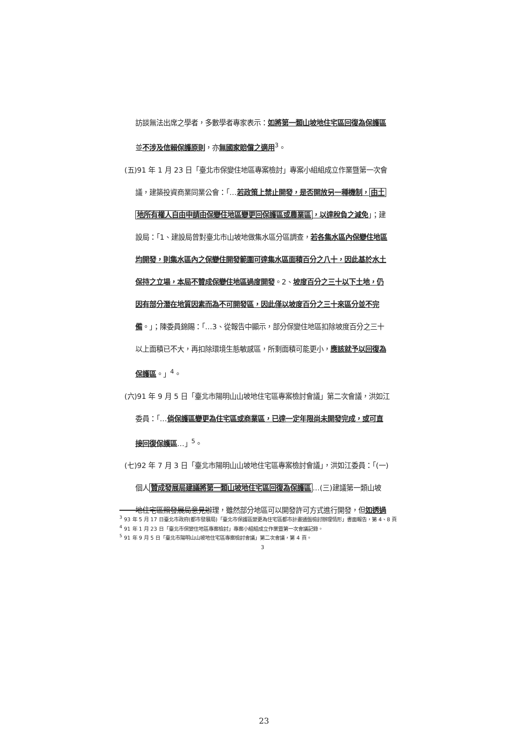訪談無法出席之學者，多數學者專家表示：如將第一類山坡地住宅區回復為保護區
並不涉及信賴保護原則，亦無國家賠償之適用<sup>3</sup>。
(五)91 年 1 月 23 日「臺北市保變住地區專案檢討」專案小組組成立作業暨第一次會
議，建築投資商業同業公會：「…若政策上禁止開發，是否開放另一種機制，由土
地所有權人自由申請由保變住地區變更回保護區或農業區，以達稅負之減免」；建
設局：「1、建設局曾對臺北市山坡地做集水區分區調查，若各集水區內保變住地區
均開發，則集水區內之保變住開發範圍可達集水區面積百分之八十，因此基於水土
保持之立場，本局不贊成保變住地區過度開發。2、坡度百分之三十以下土地，仍
因有部分潛在地質因素而為不可開發區，因此僅以坡度百分之三十來區分並不完
備。」；陳委員錦賜：「…3、從報告中顯示，部分保變住地區扣除坡度百分之三十
以上面積已不大，再扣除環境生態敏感區，所剩面積可能更小，應該就予以回復為
保護區。」<sup>4</sup>。
(六)91 年 9 月 5 日「臺北市陽明山山坡地住宅區專案檢討會議」第二次會議，洪如江
委員：「…倘保護區變更為住宅區或商業區，已達一定年限尚未開發完成，或可直
接回復保護區…」<sup>5</sup>。
(七)92 年 7 月 3 日「臺北市陽明山山坡地住宅區專案檢討會議」，洪如江委員：「(一)
個人贊成發展局建議將第一類山坡地住宅區回復為保護區…(三)建議第一類山坡
地住宅區照發展局意見辦理，雖然部分地區可以開發許可方式進行開發，但如透過
<sup>3</sup> 93 年 5 月 17 日臺北市政府(都市發展局)「臺北市保護區變更為住宅區都市計畫通盤檢討辦理情形」書面報告，第 4、8 頁
<sup>4</sup> 91 年 1 月 23 日「臺北市保變住地區專案檢討」專案小組組成立作業暨第一次會議記錄。
<sup>5</sup> 91 年 9 月 5 日「臺北市陽明山山坡地住宅區專案檢討會議」第二次會議，第 4 頁。
3
23